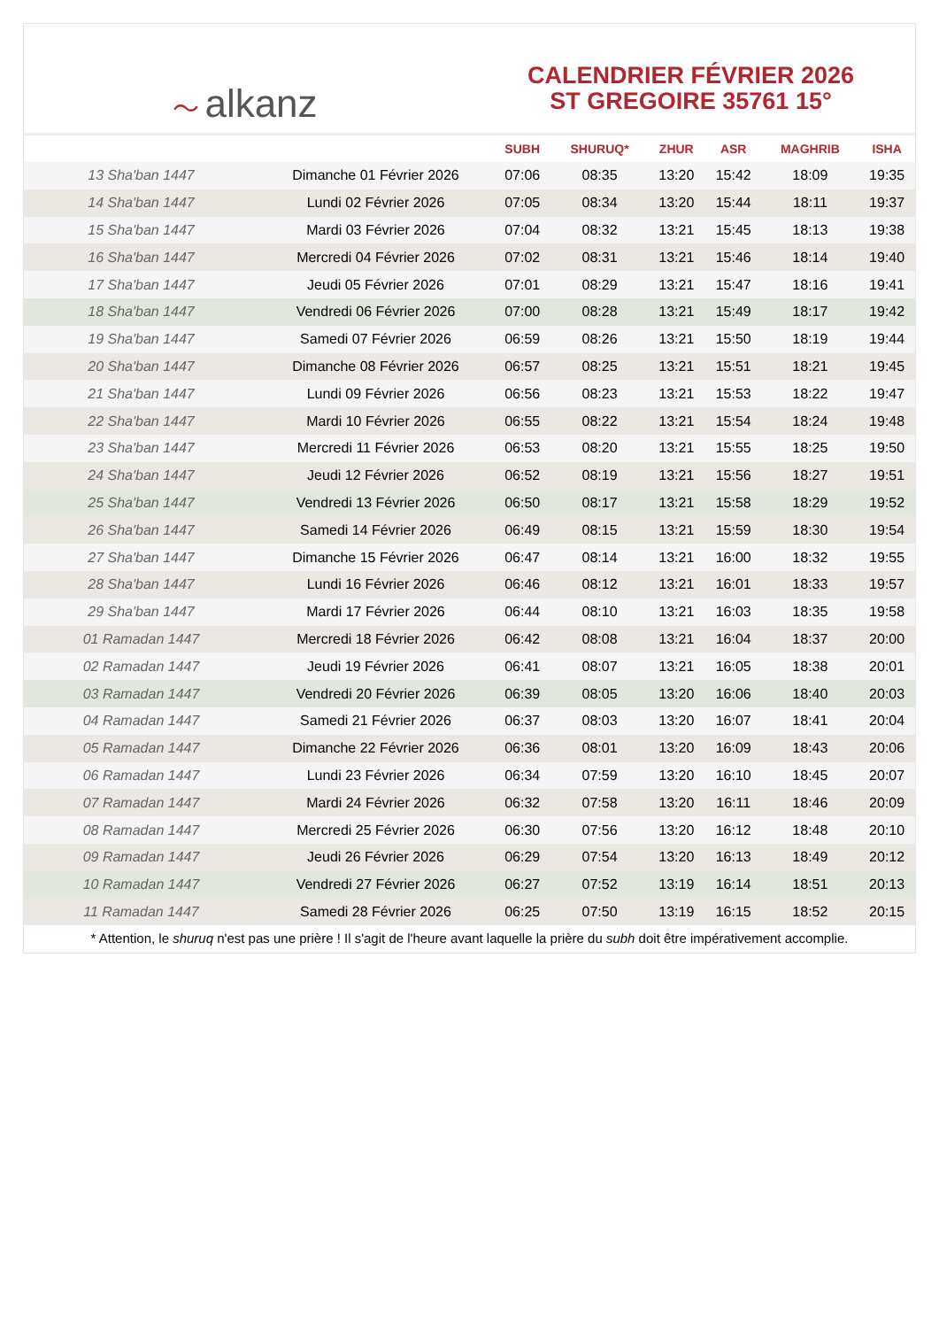〜 alkanz
CALENDRIER FÉVRIER 2026
ST GREGOIRE 35761 15°
| | | SUBH | SHURUQ* | ZHUR | ASR | MAGHRIB | ISHA |
| --- | --- | --- | --- | --- | --- | --- | --- |
| 13 Sha'ban 1447 | Dimanche 01 Février 2026 | 07:06 | 08:35 | 13:20 | 15:42 | 18:09 | 19:35 |
| 14 Sha'ban 1447 | Lundi 02 Février 2026 | 07:05 | 08:34 | 13:20 | 15:44 | 18:11 | 19:37 |
| 15 Sha'ban 1447 | Mardi 03 Février 2026 | 07:04 | 08:32 | 13:21 | 15:45 | 18:13 | 19:38 |
| 16 Sha'ban 1447 | Mercredi 04 Février 2026 | 07:02 | 08:31 | 13:21 | 15:46 | 18:14 | 19:40 |
| 17 Sha'ban 1447 | Jeudi 05 Février 2026 | 07:01 | 08:29 | 13:21 | 15:47 | 18:16 | 19:41 |
| 18 Sha'ban 1447 | Vendredi 06 Février 2026 | 07:00 | 08:28 | 13:21 | 15:49 | 18:17 | 19:42 |
| 19 Sha'ban 1447 | Samedi 07 Février 2026 | 06:59 | 08:26 | 13:21 | 15:50 | 18:19 | 19:44 |
| 20 Sha'ban 1447 | Dimanche 08 Février 2026 | 06:57 | 08:25 | 13:21 | 15:51 | 18:21 | 19:45 |
| 21 Sha'ban 1447 | Lundi 09 Février 2026 | 06:56 | 08:23 | 13:21 | 15:53 | 18:22 | 19:47 |
| 22 Sha'ban 1447 | Mardi 10 Février 2026 | 06:55 | 08:22 | 13:21 | 15:54 | 18:24 | 19:48 |
| 23 Sha'ban 1447 | Mercredi 11 Février 2026 | 06:53 | 08:20 | 13:21 | 15:55 | 18:25 | 19:50 |
| 24 Sha'ban 1447 | Jeudi 12 Février 2026 | 06:52 | 08:19 | 13:21 | 15:56 | 18:27 | 19:51 |
| 25 Sha'ban 1447 | Vendredi 13 Février 2026 | 06:50 | 08:17 | 13:21 | 15:58 | 18:29 | 19:52 |
| 26 Sha'ban 1447 | Samedi 14 Février 2026 | 06:49 | 08:15 | 13:21 | 15:59 | 18:30 | 19:54 |
| 27 Sha'ban 1447 | Dimanche 15 Février 2026 | 06:47 | 08:14 | 13:21 | 16:00 | 18:32 | 19:55 |
| 28 Sha'ban 1447 | Lundi 16 Février 2026 | 06:46 | 08:12 | 13:21 | 16:01 | 18:33 | 19:57 |
| 29 Sha'ban 1447 | Mardi 17 Février 2026 | 06:44 | 08:10 | 13:21 | 16:03 | 18:35 | 19:58 |
| 01 Ramadan 1447 | Mercredi 18 Février 2026 | 06:42 | 08:08 | 13:21 | 16:04 | 18:37 | 20:00 |
| 02 Ramadan 1447 | Jeudi 19 Février 2026 | 06:41 | 08:07 | 13:21 | 16:05 | 18:38 | 20:01 |
| 03 Ramadan 1447 | Vendredi 20 Février 2026 | 06:39 | 08:05 | 13:20 | 16:06 | 18:40 | 20:03 |
| 04 Ramadan 1447 | Samedi 21 Février 2026 | 06:37 | 08:03 | 13:20 | 16:07 | 18:41 | 20:04 |
| 05 Ramadan 1447 | Dimanche 22 Février 2026 | 06:36 | 08:01 | 13:20 | 16:09 | 18:43 | 20:06 |
| 06 Ramadan 1447 | Lundi 23 Février 2026 | 06:34 | 07:59 | 13:20 | 16:10 | 18:45 | 20:07 |
| 07 Ramadan 1447 | Mardi 24 Février 2026 | 06:32 | 07:58 | 13:20 | 16:11 | 18:46 | 20:09 |
| 08 Ramadan 1447 | Mercredi 25 Février 2026 | 06:30 | 07:56 | 13:20 | 16:12 | 18:48 | 20:10 |
| 09 Ramadan 1447 | Jeudi 26 Février 2026 | 06:29 | 07:54 | 13:20 | 16:13 | 18:49 | 20:12 |
| 10 Ramadan 1447 | Vendredi 27 Février 2026 | 06:27 | 07:52 | 13:19 | 16:14 | 18:51 | 20:13 |
| 11 Ramadan 1447 | Samedi 28 Février 2026 | 06:25 | 07:50 | 13:19 | 16:15 | 18:52 | 20:15 |
* Attention, le shuruq n'est pas une prière ! Il s'agit de l'heure avant laquelle la prière du subh doit être impérativement accomplie.